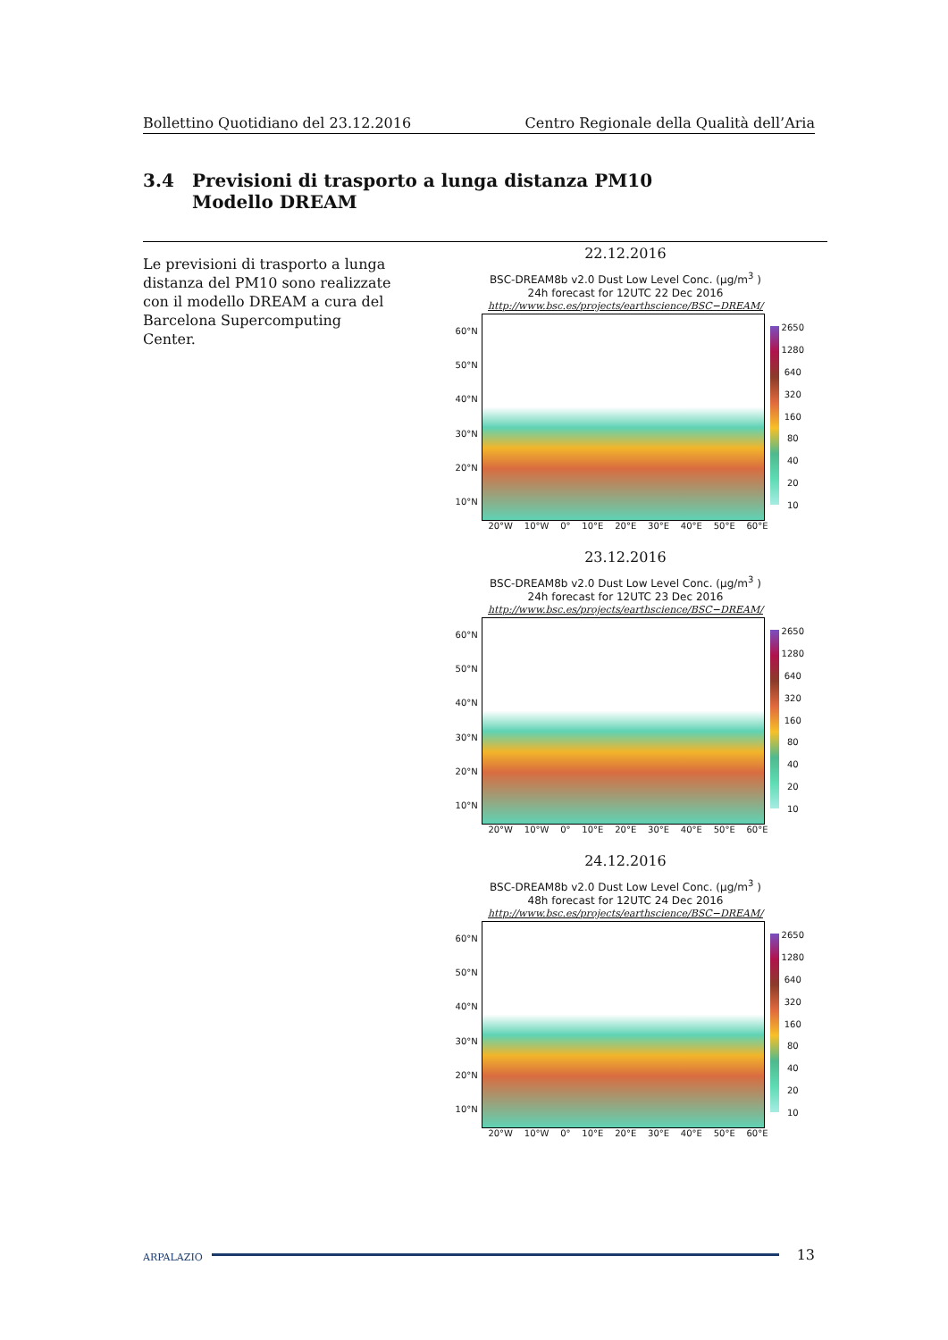Bollettino Quotidiano del 23.12.2016 Centro Regionale della Qualità dell’Aria
3.4 Previsioni di trasporto a lunga distanza PM10
Modello DREAM
Le previsioni di trasporto a lunga distanza del PM10 sono realizzate con il modello DREAM a cura del Barcelona Supercomputing Center.
22.12.2016
BSC-DREAM8b v2.0 Dust Low Level Conc. (μg/m<sup>3</sup> )
24h forecast for 12UTC 22 Dec 2016
http://www.bsc.es/projects/earthscience/BSC−DREAM/
60°N
50°N
40°N
30°N
20°N
10°N
2650
1280
640
320
160
80
40
20
10
20°W 10°W 0° 10°E 20°E 30°E 40°E 50°E 60°E
23.12.2016
BSC-DREAM8b v2.0 Dust Low Level Conc. (μg/m<sup>3</sup> )
24h forecast for 12UTC 23 Dec 2016
http://www.bsc.es/projects/earthscience/BSC−DREAM/
60°N
50°N
40°N
30°N
20°N
10°N
2650
1280
640
320
160
80
40
20
10
20°W 10°W 0° 10°E 20°E 30°E 40°E 50°E 60°E
24.12.2016
BSC-DREAM8b v2.0 Dust Low Level Conc. (μg/m<sup>3</sup> )
48h forecast for 12UTC 24 Dec 2016
http://www.bsc.es/projects/earthscience/BSC−DREAM/
60°N
50°N
40°N
30°N
20°N
10°N
2650
1280
640
320
160
80
40
20
10
20°W 10°W 0° 10°E 20°E 30°E 40°E 50°E 60°E
ARPALAZIO 13